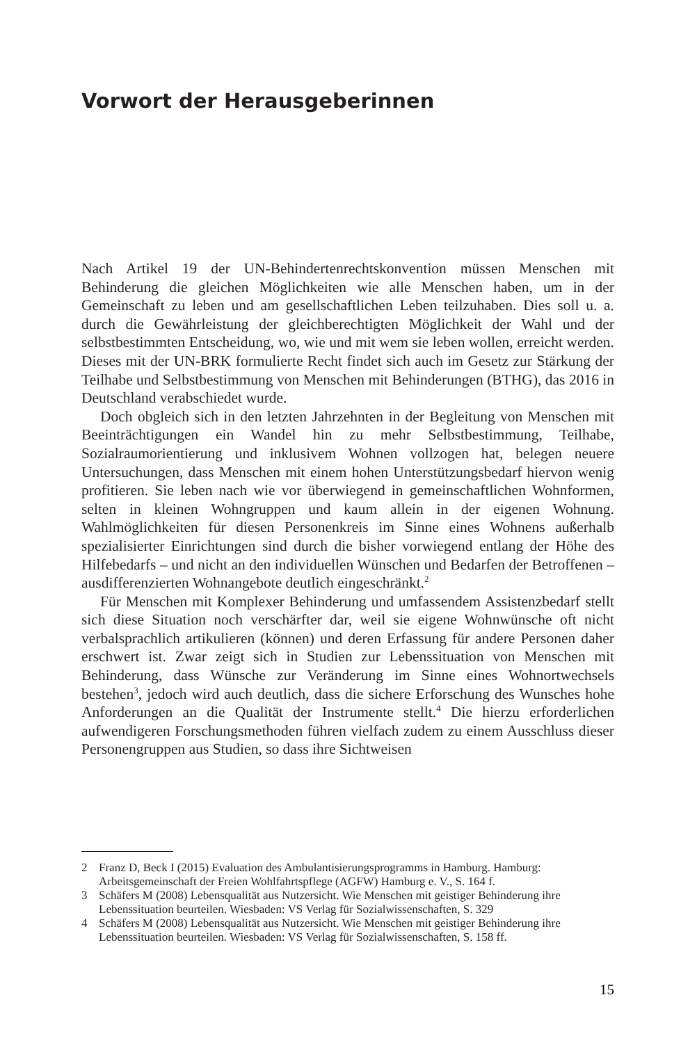Vorwort der Herausgeberinnen
Nach Artikel 19 der UN-Behindertenrechtskonvention müssen Menschen mit Behinderung die gleichen Möglichkeiten wie alle Menschen haben, um in der Gemeinschaft zu leben und am gesellschaftlichen Leben teilzuhaben. Dies soll u. a. durch die Gewährleistung der gleichberechtigten Möglichkeit der Wahl und der selbstbestimmten Entscheidung, wo, wie und mit wem sie leben wollen, erreicht werden. Dieses mit der UN-BRK formulierte Recht findet sich auch im Gesetz zur Stärkung der Teilhabe und Selbstbestimmung von Menschen mit Behinderungen (BTHG), das 2016 in Deutschland verabschiedet wurde.
Doch obgleich sich in den letzten Jahrzehnten in der Begleitung von Menschen mit Beeinträchtigungen ein Wandel hin zu mehr Selbstbestimmung, Teilhabe, Sozialraumorientierung und inklusivem Wohnen vollzogen hat, belegen neuere Untersuchungen, dass Menschen mit einem hohen Unterstützungsbedarf hiervon wenig profitieren. Sie leben nach wie vor überwiegend in gemeinschaftlichen Wohnformen, selten in kleinen Wohngruppen und kaum allein in der eigenen Wohnung. Wahlmöglichkeiten für diesen Personenkreis im Sinne eines Wohnens außerhalb spezialisierter Einrichtungen sind durch die bisher vorwiegend entlang der Höhe des Hilfebedarfs – und nicht an den individuellen Wünschen und Bedarfen der Betroffenen – ausdifferenzierten Wohnangebote deutlich eingeschränkt.<sup>2</sup>
Für Menschen mit Komplexer Behinderung und umfassendem Assistenzbedarf stellt sich diese Situation noch verschärfter dar, weil sie eigene Wohnwünsche oft nicht verbalsprachlich artikulieren (können) und deren Erfassung für andere Personen daher erschwert ist. Zwar zeigt sich in Studien zur Lebenssituation von Menschen mit Behinderung, dass Wünsche zur Veränderung im Sinne eines Wohnortwechsels bestehen<sup>3</sup>, jedoch wird auch deutlich, dass die sichere Erforschung des Wunsches hohe Anforderungen an die Qualität der Instrumente stellt.<sup>4</sup> Die hierzu erforderlichen aufwendigeren Forschungsmethoden führen vielfach zudem zu einem Ausschluss dieser Personengruppen aus Studien, so dass ihre Sichtweisen
2 Franz D, Beck I (2015) Evaluation des Ambulantisierungsprogramms in Hamburg. Hamburg: Arbeitsgemeinschaft der Freien Wohlfahrtspflege (AGFW) Hamburg e. V., S. 164 f.
3 Schäfers M (2008) Lebensqualität aus Nutzersicht. Wie Menschen mit geistiger Behinderung ihre Lebenssituation beurteilen. Wiesbaden: VS Verlag für Sozialwissenschaften, S. 329
4 Schäfers M (2008) Lebensqualität aus Nutzersicht. Wie Menschen mit geistiger Behinderung ihre Lebenssituation beurteilen. Wiesbaden: VS Verlag für Sozialwissenschaften, S. 158 ff.
15